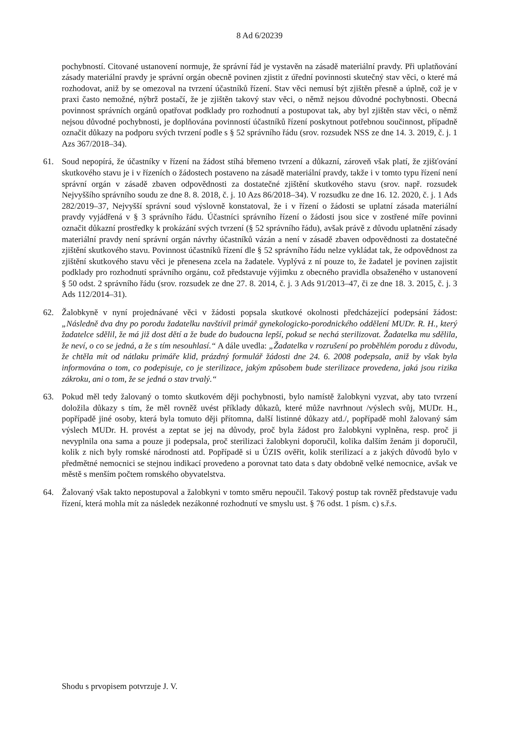8 Ad 6/20239
pochybností. Citované ustanovení normuje, že správní řád je vystavěn na zásadě materiální pravdy. Při uplatňování zásady materiální pravdy je správní orgán obecně povinen zjistit z úřední povinnosti skutečný stav věci, o které má rozhodovat, aniž by se omezoval na tvrzení účastníků řízení. Stav věci nemusí být zjištěn přesně a úplně, což je v praxi často nemožné, nýbrž postačí, že je zjištěn takový stav věci, o němž nejsou důvodné pochybnosti. Obecná povinnost správních orgánů opatřovat podklady pro rozhodnutí a postupovat tak, aby byl zjištěn stav věci, o němž nejsou důvodné pochybnosti, je doplňována povinností účastníků řízení poskytnout potřebnou součinnost, případně označit důkazy na podporu svých tvrzení podle s § 52 správního řádu (srov. rozsudek NSS ze dne 14. 3. 2019, č. j. 1 Azs 367/2018–34).
61. Soud nepopírá, že účastníky v řízení na žádost stíhá břemeno tvrzení a důkazní, zároveň však platí, že zjišťování skutkového stavu je i v řízeních o žádostech postaveno na zásadě materiální pravdy, takže i v tomto typu řízení není správní orgán v zásadě zbaven odpovědnosti za dostatečné zjištění skutkového stavu (srov. např. rozsudek Nejvyššího správního soudu ze dne 8. 8. 2018, č. j. 10 Azs 86/2018–34). V rozsudku ze dne 16. 12. 2020, č. j. 1 Ads 282/2019–37, Nejvyšší správní soud výslovně konstatoval, že i v řízení o žádosti se uplatní zásada materiální pravdy vyjádřená v § 3 správního řádu. Účastníci správního řízení o žádosti jsou sice v zostřené míře povinni označit důkazní prostředky k prokázání svých tvrzení (§ 52 správního řádu), avšak právě z důvodu uplatnění zásady materiální pravdy není správní orgán návrhy účastníků vázán a není v zásadě zbaven odpovědnosti za dostatečné zjištění skutkového stavu. Povinnost účastníků řízení dle § 52 správního řádu nelze vykládat tak, že odpovědnost za zjištění skutkového stavu věci je přenesena zcela na žadatele. Vyplývá z ní pouze to, že žadatel je povinen zajistit podklady pro rozhodnutí správního orgánu, což představuje výjimku z obecného pravidla obsaženého v ustanovení § 50 odst. 2 správního řádu (srov. rozsudek ze dne 27. 8. 2014, č. j. 3 Ads 91/2013–47, či ze dne 18. 3. 2015, č. j. 3 Ads 112/2014–31).
62. Žalobkyně v nyní projednávané věci v žádosti popsala skutkové okolnosti předcházející podepsání žádost: „Následně dva dny po porodu žadatelku navštívil primář gynekologicko-porodnického oddělení MUDr. R. H., který žadatelce sdělil, že má již dost dětí a že bude do budoucna lepší, pokud se nechá sterilizovat. Žadatelka mu sdělila, že neví, o co se jedná, a že s tím nesouhlasí.“ A dále uvedla: „Žadatelka v rozrušení po proběhlém porodu z důvodu, že chtěla mít od nátlaku primáře klid, prázdný formulář žádosti dne 24. 6. 2008 podepsala, aniž by však byla informována o tom, co podepisuje, co je sterilizace, jakým způsobem bude sterilizace provedena, jaká jsou rizika zákroku, ani o tom, že se jedná o stav trvalý.“
63. Pokud měl tedy žalovaný o tomto skutkovém ději pochybnosti, bylo namístě žalobkyni vyzvat, aby tato tvrzení doložila důkazy s tím, že měl rovněž uvést příklady důkazů, které může navrhnout /výslech svůj, MUDr. H., popřípadě jiné osoby, která byla tomuto ději přítomna, další listinné důkazy atd./, popřípadě mohl žalovaný sám výslech MUDr. H. provést a zeptat se jej na důvody, proč byla žádost pro žalobkyni vyplněna, resp. proč ji nevyplnila ona sama a pouze ji podepsala, proč sterilizaci žalobkyni doporučil, kolika dalším ženám ji doporučil, kolik z nich byly romské národnosti atd. Popřípadě si u ÚZIS ověřit, kolik sterilizací a z jakých důvodů bylo v předmětné nemocnici se stejnou indikací provedeno a porovnat tato data s daty obdobně velké nemocnice, avšak ve městě s menším počtem romského obyvatelstva.
64. Žalovaný však takto nepostupoval a žalobkyni v tomto směru nepoučil. Takový postup tak rovněž představuje vadu řízení, která mohla mít za následek nezákonné rozhodnutí ve smyslu ust. § 76 odst. 1 písm. c) s.ř.s.
Shodu s prvopisem potvrzuje J. V.